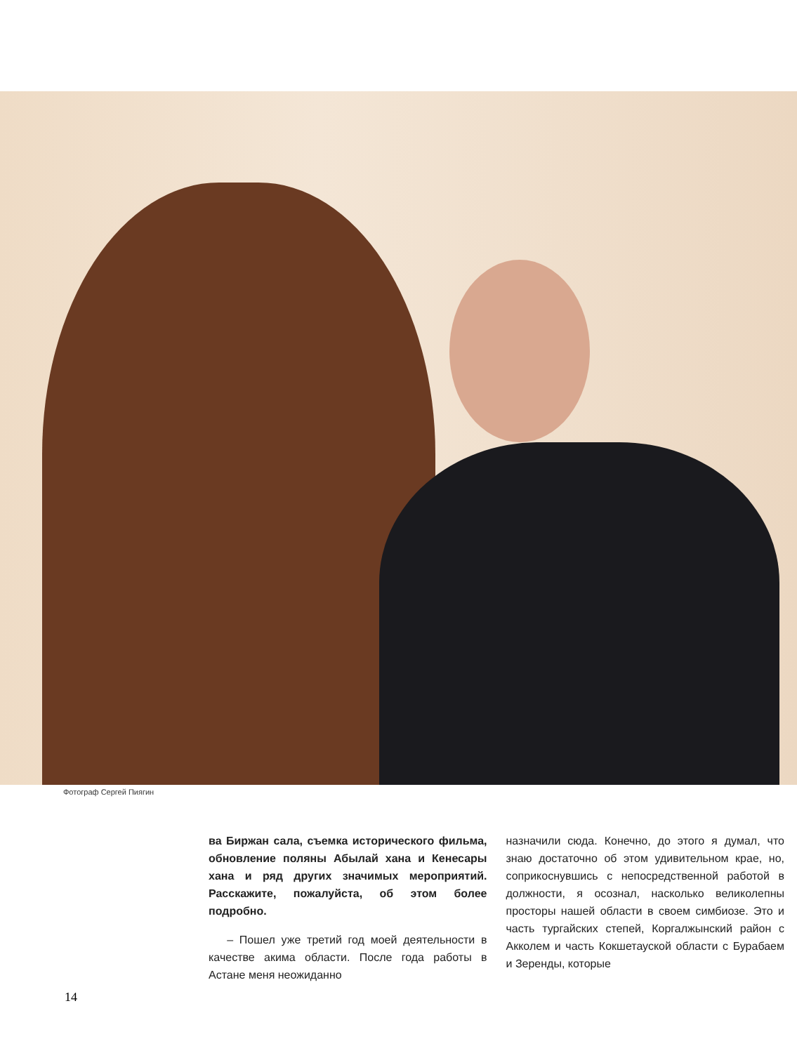Фотограф Сергей Пиягин
ва Биржан сала, съемка исторического фильма, обновление поляны Абылай хана и Кенесары хана и ряд других значимых мероприятий. Расскажите, пожалуйста, об этом более подробно.
– Пошел уже третий год моей деятельности в качестве акима области. После года работы в Астане меня неожиданно
назначили сюда. Конечно, до этого я думал, что знаю достаточно об этом удивительном крае, но, соприкоснувшись с непосредственной работой в должности, я осознал, насколько великолепны просторы нашей области в своем симбиозе. Это и часть тургайских степей, Коргалжынский район с Акколем и часть Кокшетауской области с Бурабаем и Зеренды, которые
14